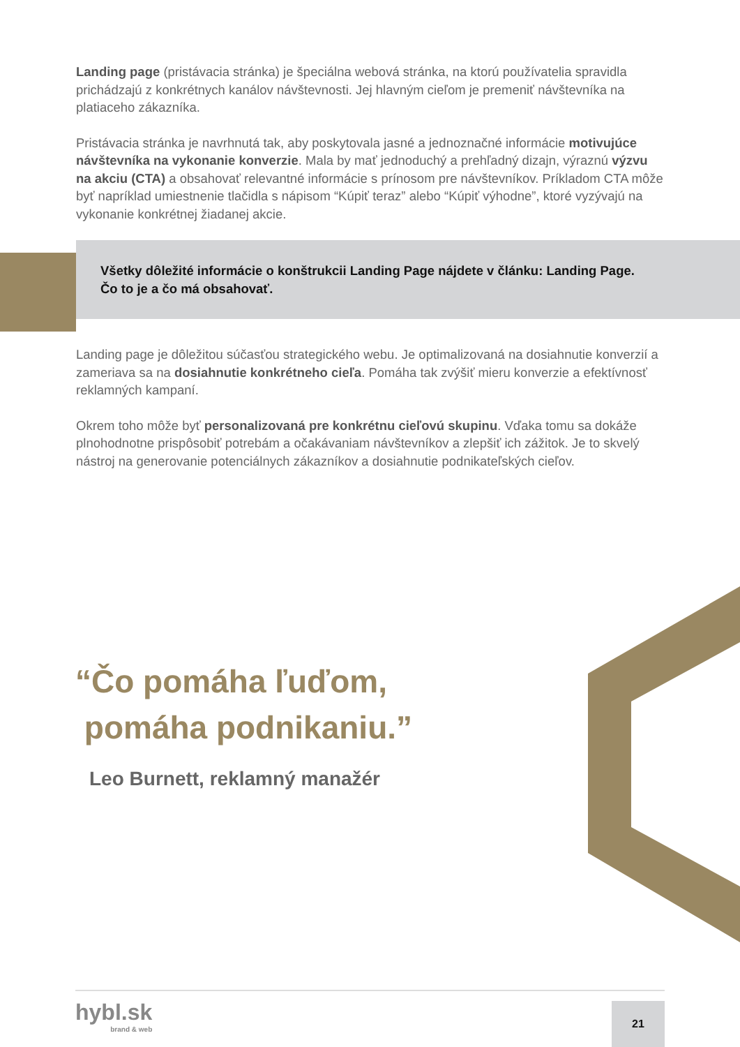Landing page (pristávacia stránka) je špeciálna webová stránka, na ktorú používatelia spravidla prichádzajú z konkrétnych kanálov návštevnosti. Jej hlavným cieľom je premeniť návštevníka na platiaceho zákazníka.
Pristávacia stránka je navrhnutá tak, aby poskytovala jasné a jednoznačné informácie motivujúce návštevníka na vykonanie konverzie. Mala by mať jednoduchý a prehľadný dizajn, výraznú výzvu na akciu (CTA) a obsahovať relevantné informácie s prínosom pre návštevníkov. Príkladom CTA môže byť napríklad umiestnenie tlačidla s nápisom “Kúpiť teraz” alebo “Kúpiť výhodne”, ktoré vyzývajú na vykonanie konkrétnej žiadanej akcie.
Všetky dôležité informácie o konštrukcii Landing Page nájdete v článku: Landing Page. Čo to je a čo má obsahovať.
Landing page je dôležitou súčasťou strategického webu. Je optimalizovaná na dosiahnutie konverzií a zameriava sa na dosiahnutie konkrétneho cieľa. Pomáha tak zvýšiť mieru konverzie a efektívnosť reklamných kampaní.
Okrem toho môže byť personalizovaná pre konkrétnu cieľovú skupinu. Vďaka tomu sa dokáže plnohodnotne prispôsobiť potrebám a očakávaniam návštevníkov a zlepšiť ich zážitok. Je to skvelý nástroj na generovanie potenciálnych zákazníkov a dosiahnutie podnikateľských cieľov.
“Čo pomáha ľuďom,
pomáha podnikaniu.”
Leo Burnett, reklamný manažér
hybl.sk
brand & web
21